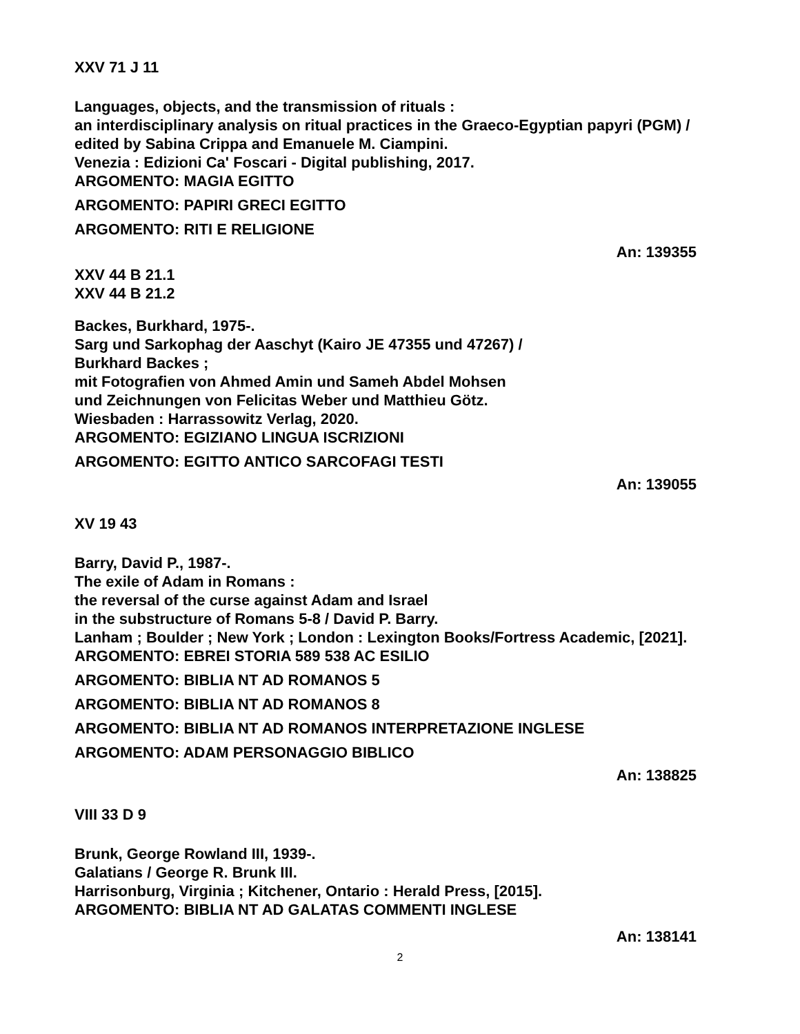XXV 71 J 11
Languages, objects, and the transmission of rituals :
an interdisciplinary analysis on ritual practices in the Graeco-Egyptian papyri (PGM) /
edited by Sabina Crippa and Emanuele M. Ciampini.
Venezia : Edizioni Ca' Foscari - Digital publishing, 2017.
ARGOMENTO: MAGIA EGITTO
ARGOMENTO: PAPIRI GRECI EGITTO
ARGOMENTO: RITI E RELIGIONE
An: 139355
XXV 44 B 21.1
XXV 44 B 21.2
Backes, Burkhard, 1975-.
Sarg und Sarkophag der Aaschyt (Kairo JE 47355 und 47267) /
Burkhard Backes ;
mit Fotografien von Ahmed Amin und Sameh Abdel Mohsen
und Zeichnungen von Felicitas Weber und Matthieu Götz.
Wiesbaden : Harrassowitz Verlag, 2020.
ARGOMENTO: EGIZIANO LINGUA ISCRIZIONI
ARGOMENTO: EGITTO ANTICO SARCOFAGI TESTI
An: 139055
XV 19 43
Barry, David P., 1987-.
The exile of Adam in Romans :
the reversal of the curse against Adam and Israel
in the substructure of Romans 5-8 / David P. Barry.
Lanham ; Boulder ; New York ; London : Lexington Books/Fortress Academic, [2021].
ARGOMENTO: EBREI STORIA 589 538 AC ESILIO
ARGOMENTO: BIBLIA NT AD ROMANOS 5
ARGOMENTO: BIBLIA NT AD ROMANOS 8
ARGOMENTO: BIBLIA NT AD ROMANOS INTERPRETAZIONE INGLESE
ARGOMENTO: ADAM PERSONAGGIO BIBLICO
An: 138825
VIII 33 D 9
Brunk, George Rowland III, 1939-.
Galatians / George R. Brunk III.
Harrisonburg, Virginia ; Kitchener, Ontario : Herald Press, [2015].
ARGOMENTO: BIBLIA NT AD GALATAS COMMENTI INGLESE
An: 138141
2